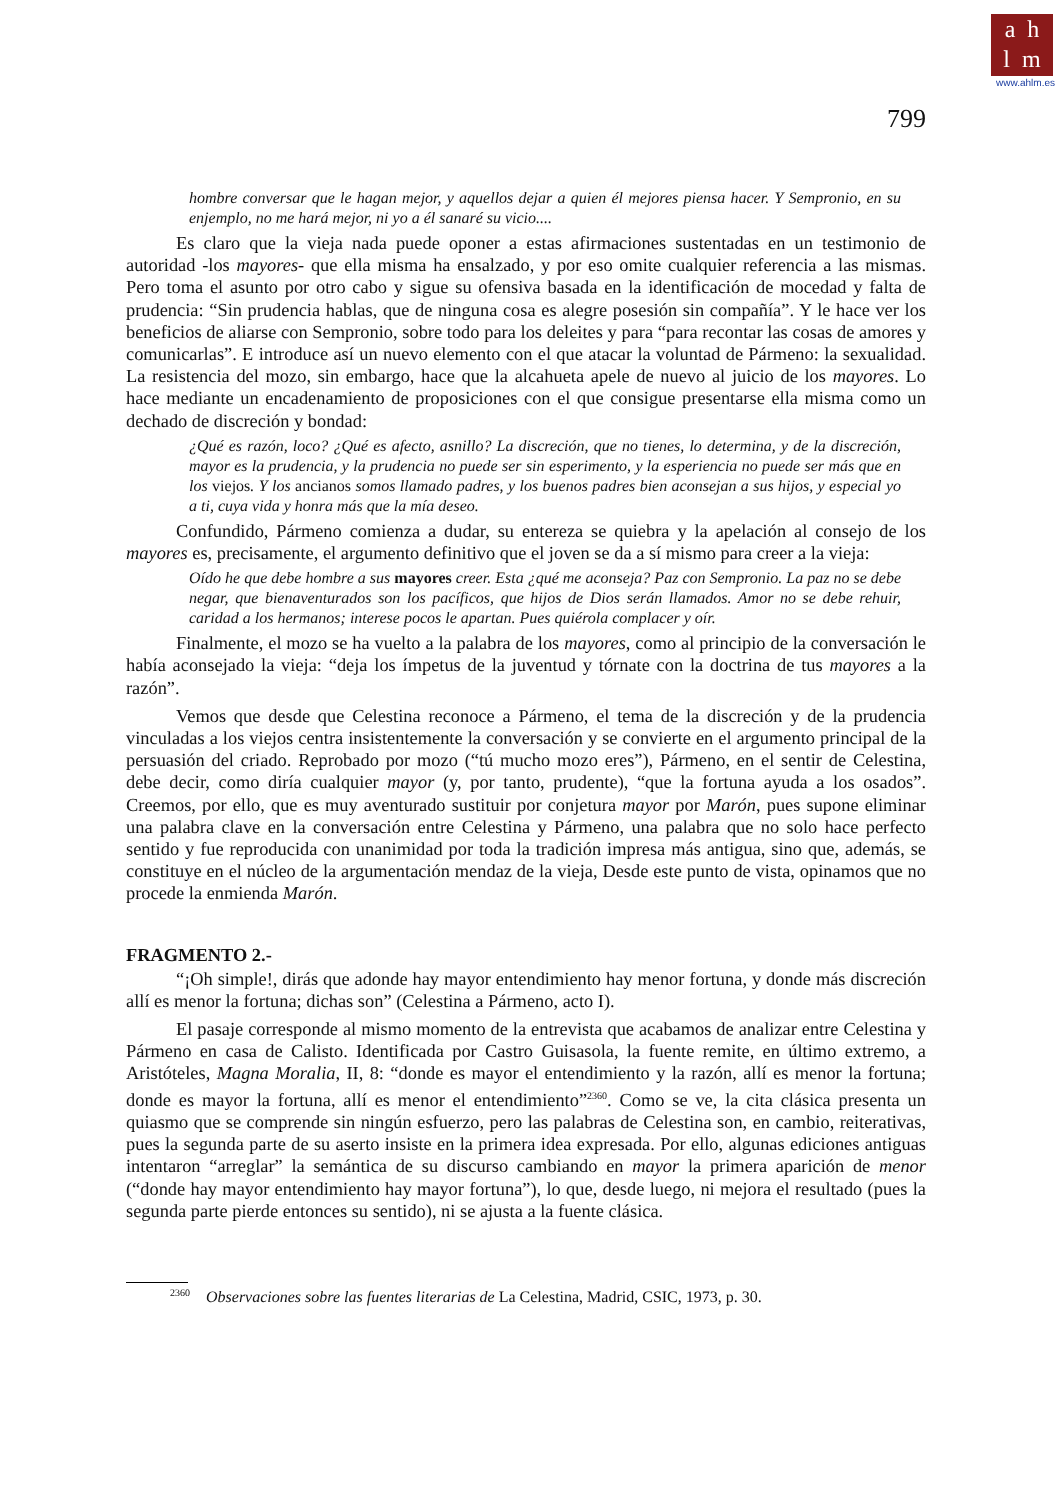a h
l m
www.ahlm.es
799
hombre conversar que le hagan mejor, y aquellos dejar a quien él mejores piensa hacer. Y Sempronio, en su enjemplo, no me hará mejor, ni yo a él sanaré su vicio....
Es claro que la vieja nada puede oponer a estas afirmaciones sustentadas en un testimonio de autoridad -los mayores- que ella misma ha ensalzado, y por eso omite cualquier referencia a las mismas. Pero toma el asunto por otro cabo y sigue su ofensiva basada en la identificación de mocedad y falta de prudencia: “Sin prudencia hablas, que de ninguna cosa es alegre posesión sin compañía”. Y le hace ver los beneficios de aliarse con Sempronio, sobre todo para los deleites y para “para recontar las cosas de amores y comunicarlas”. E introduce así un nuevo elemento con el que atacar la voluntad de Pármeno: la sexualidad. La resistencia del mozo, sin embargo, hace que la alcahueta apele de nuevo al juicio de los mayores. Lo hace mediante un encadenamiento de proposiciones con el que consigue presentarse ella misma como un dechado de discreción y bondad:
¿Qué es razón, loco? ¿Qué es afecto, asnillo? La discreción, que no tienes, lo determina, y de la discreción, mayor es la prudencia, y la prudencia no puede ser sin esperimento, y la esperiencia no puede ser más que en los viejos. Y los ancianos somos llamado padres, y los buenos padres bien aconsejan a sus hijos, y especial yo a ti, cuya vida y honra más que la mía deseo.
Confundido, Pármeno comienza a dudar, su entereza se quiebra y la apelación al consejo de los mayores es, precisamente, el argumento definitivo que el joven se da a sí mismo para creer a la vieja:
Oído he que debe hombre a sus mayores creer. Esta ¿qué me aconseja? Paz con Sempronio. La paz no se debe negar, que bienaventurados son los pacíficos, que hijos de Dios serán llamados. Amor no se debe rehuir, caridad a los hermanos; interese pocos le apartan. Pues quiérola complacer y oír.
Finalmente, el mozo se ha vuelto a la palabra de los mayores, como al principio de la conversación le había aconsejado la vieja: “deja los ímpetus de la juventud y tórnate con la doctrina de tus mayores a la razón”.
Vemos que desde que Celestina reconoce a Pármeno, el tema de la discreción y de la prudencia vinculadas a los viejos centra insistentemente la conversación y se convierte en el argumento principal de la persuasión del criado. Reprobado por mozo (“tú mucho mozo eres”), Pármeno, en el sentir de Celestina, debe decir, como diría cualquier mayor (y, por tanto, prudente), “que la fortuna ayuda a los osados”. Creemos, por ello, que es muy aventurado sustituir por conjetura mayor por Marón, pues supone eliminar una palabra clave en la conversación entre Celestina y Pármeno, una palabra que no solo hace perfecto sentido y fue reproducida con unanimidad por toda la tradición impresa más antigua, sino que, además, se constituye en el núcleo de la argumentación mendaz de la vieja, Desde este punto de vista, opinamos que no procede la enmienda Marón.
FRAGMENTO 2.-
“¡Oh simple!, dirás que adonde hay mayor entendimiento hay menor fortuna, y donde más discreción allí es menor la fortuna; dichas son” (Celestina a Pármeno, acto I).
El pasaje corresponde al mismo momento de la entrevista que acabamos de analizar entre Celestina y Pármeno en casa de Calisto. Identificada por Castro Guisasola, la fuente remite, en último extremo, a Aristóteles, Magna Moralia, II, 8: “donde es mayor el entendimiento y la razón, allí es menor la fortuna; donde es mayor la fortuna, allí es menor el entendimiento”<sup>2360</sup>. Como se ve, la cita clásica presenta un quiasmo que se comprende sin ningún esfuerzo, pero las palabras de Celestina son, en cambio, reiterativas, pues la segunda parte de su aserto insiste en la primera idea expresada. Por ello, algunas ediciones antiguas intentaron “arreglar” la semántica de su discurso cambiando en mayor la primera aparición de menor (“donde hay mayor entendimiento hay mayor fortuna”), lo que, desde luego, ni mejora el resultado (pues la segunda parte pierde entonces su sentido), ni se ajusta a la fuente clásica.
<sup>2360</sup> Observaciones sobre las fuentes literarias de La Celestina, Madrid, CSIC, 1973, p. 30.